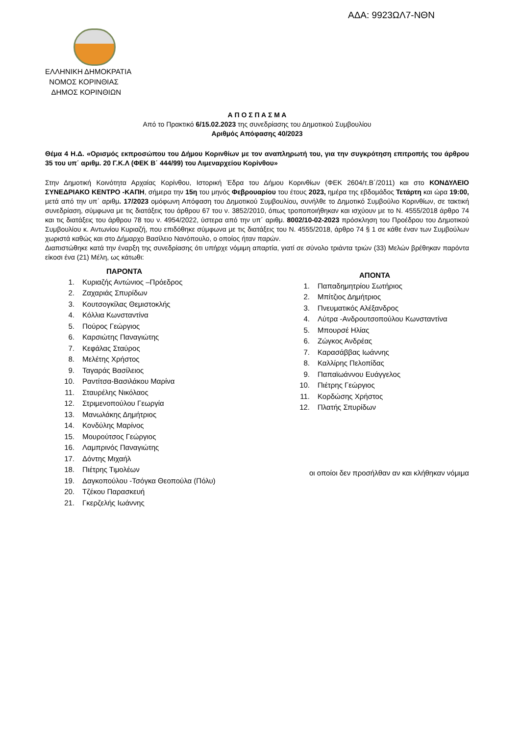ΑΔΑ: 9923ΩΛ7-ΝΘΝ
ΕΛΛΗΝΙΚΗ ΔΗΜΟΚΡΑΤΙΑ
ΝΟΜΟΣ ΚΟΡΙΝΘΙΑΣ
ΔΗΜΟΣ ΚΟΡΙΝΘΙΩΝ
Α Π Ο Σ Π Α Σ Μ Α
Από το Πρακτικό 6/15.02.2023 της συνεδρίασης του Δημοτικού Συμβουλίου
Αριθμός Απόφασης 40/2023
Θέμα 4 Η.Δ. «Ορισμός εκπροσώπου του Δήμου Κορινθίων με τον αναπληρωτή του, για την συγκρότηση επιτροπής του άρθρου 35 του υπ΄ αριθμ. 20 Γ.Κ.Λ (ΦΕΚ Β΄ 444/99) του Λιμεναρχείου Κορίνθου»
Στην Δημοτική Κοινότητα Αρχαίας Κορίνθου, Ιστορική Έδρα του Δήμου Κορινθίων (ΦΕΚ 2604/τ.Β΄/2011) και στο ΚΟΝΔΥΛΕΙΟ ΣΥΝΕΔΡΙΑΚΟ ΚΕΝΤΡΟ -ΚΑΠΗ, σήμερα την 15η του μηνός Φεβρουαρίου του έτους 2023, ημέρα της εβδομάδος Τετάρτη και ώρα 19:00, μετά από την υπ΄ αριθμ. 17/2023 ομόφωνη Απόφαση του Δημοτικού Συμβουλίου, συνήλθε το Δημοτικό Συμβούλιο Κορινθίων, σε τακτική συνεδρίαση, σύμφωνα με τις διατάξεις του άρθρου 67 του ν. 3852/2010, όπως τροποποιήθηκαν και ισχύουν με το Ν. 4555/2018 άρθρο 74 και τις διατάξεις του άρθρου 78 του ν. 4954/2022, ύστερα από την υπ΄ αριθμ. 8002/10-02-2023 πρόσκληση του Προέδρου του Δημοτικού Συμβουλίου κ. Αντωνίου Κυριαζή, που επιδόθηκε σύμφωνα με τις διατάξεις του Ν. 4555/2018, άρθρο 74 § 1 σε κάθε έναν των Συμβούλων χωριστά καθώς και στο Δήμαρχο Βασίλειο Νανόπουλο, ο οποίος ήταν παρών.
Διαπιστώθηκε κατά την έναρξη της συνεδρίασης ότι υπήρχε νόμιμη απαρτία, γιατί σε σύνολο τριάντα τριών (33) Μελών βρέθηκαν παρόντα είκοσι ένα (21) Μέλη, ως κάτωθι:
ΠΑΡΟΝΤΑ
1. Κυριαζής Αντώνιος –Πρόεδρος
2. Ζαχαριάς Σπυρίδων
3. Κουτσογκίλας Θεμιστοκλής
4. Κόλλια Κωνσταντίνα
5. Πούρος Γεώργιος
6. Καρσιώτης Παναγιώτης
7. Κεφάλας Σταύρος
8. Μελέτης Χρήστος
9. Ταγαράς Βασίλειος
10. Ραντίτσα-Βασιλάκου Μαρίνα
11. Σταυρέλης Νικόλαος
12. Στριμενοπούλου Γεωργία
13. Μανωλάκης Δημήτριος
14. Κονδύλης Μαρίνος
15. Μουρούτσος Γεώργιος
16. Λαμπρινός Παναγιώτης
17. Δόντης Μιχαήλ
18. Πιέτρης Τιμολέων
19. Δαγκοπούλου -Τσόγκα Θεοπούλα (Πόλυ)
20. Τζέκου Παρασκευή
21. Γκερζελής Ιωάννης
ΑΠΟΝΤΑ
1. Παπαδημητρίου Σωτήριος
2. Μπίτζιος Δημήτριος
3. Πνευματικός Αλέξανδρος
4. Λύτρα -Ανδρουτσοπούλου Κωνσταντίνα
5. Μπουρσέ Ηλίας
6. Ζώγκος Ανδρέας
7. Καρασάββας Ιωάννης
8. Καλλίρης Πελοπίδας
9. Παπαϊωάννου Ευάγγελος
10. Πιέτρης Γεώργιος
11. Κορδώσης Χρήστος
12. Πλατής Σπυρίδων
οι οποίοι δεν προσήλθαν αν και κλήθηκαν νόμιμα